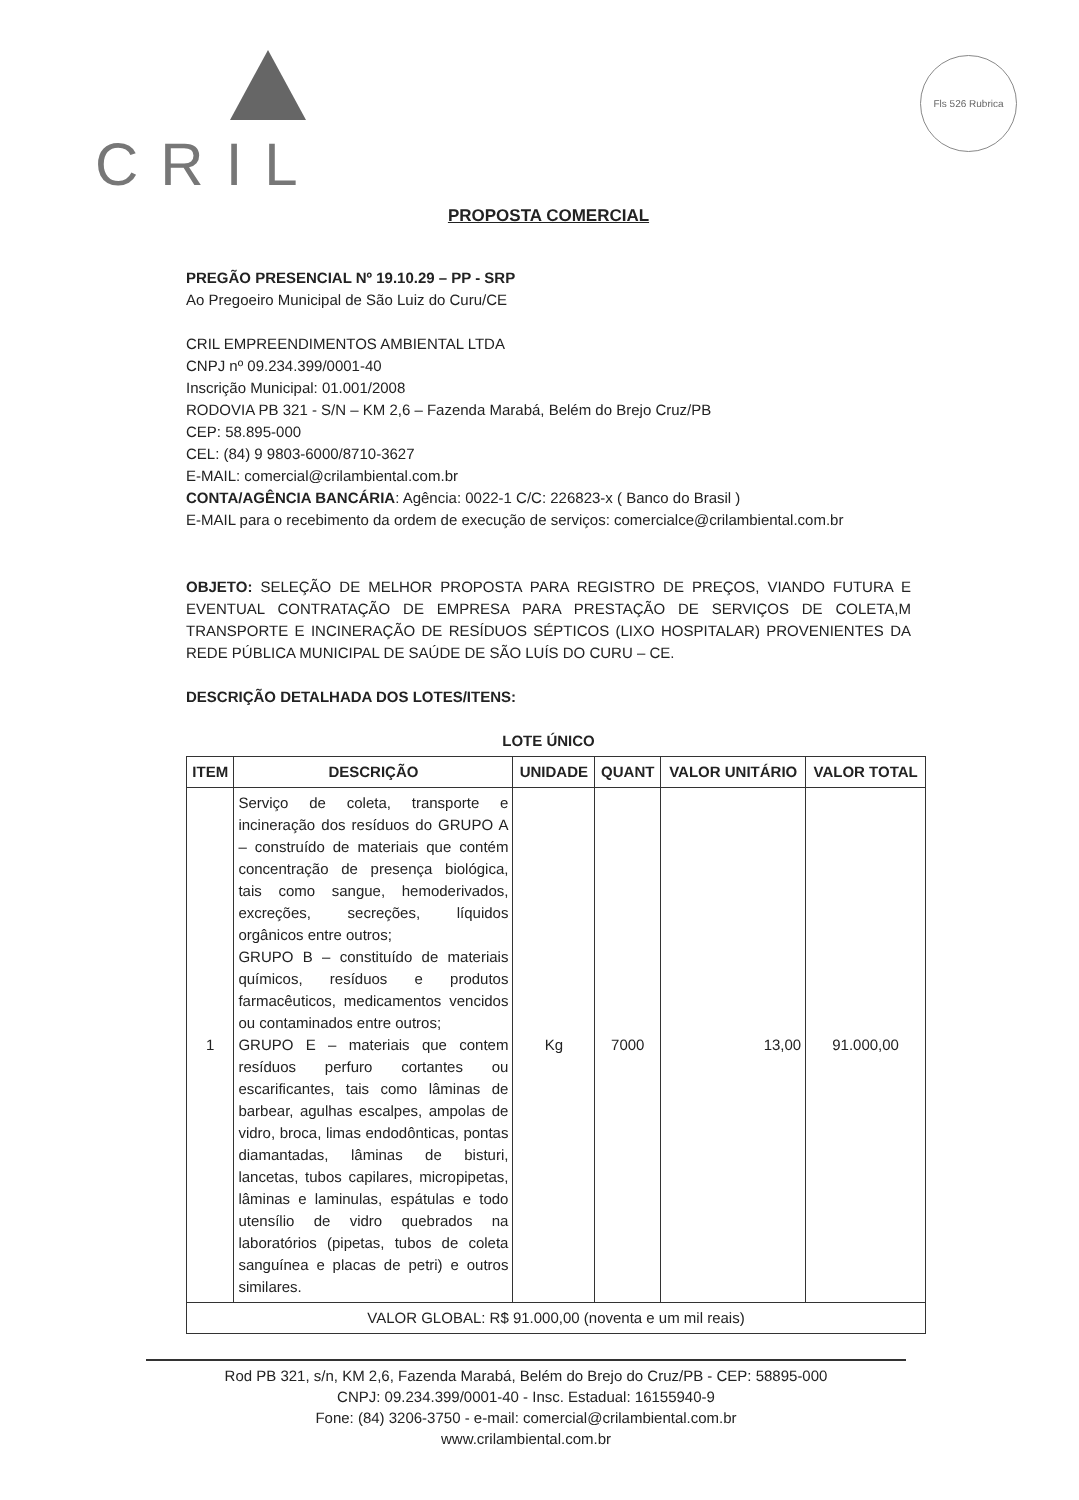CRIL Fls 526 Rubrica
PROPOSTA COMERCIAL
PREGÃO PRESENCIAL Nº 19.10.29 – PP - SRP
Ao Pregoeiro Municipal de São Luiz do Curu/CE
CRIL EMPREENDIMENTOS AMBIENTAL LTDA
CNPJ nº 09.234.399/0001-40
Inscrição Municipal: 01.001/2008
RODOVIA PB 321 - S/N – KM 2,6 – Fazenda Marabá, Belém do Brejo Cruz/PB
CEP: 58.895-000
CEL: (84) 9 9803-6000/8710-3627
E-MAIL: comercial@crilambiental.com.br
CONTA/AGÊNCIA BANCÁRIA: Agência: 0022-1 C/C: 226823-x ( Banco do Brasil )
E-MAIL para o recebimento da ordem de execução de serviços: comercialce@crilambiental.com.br
OBJETO: SELEÇÃO DE MELHOR PROPOSTA PARA REGISTRO DE PREÇOS, VIANDO FUTURA E EVENTUAL CONTRATAÇÃO DE EMPRESA PARA PRESTAÇÃO DE SERVIÇOS DE COLETA,M TRANSPORTE E INCINERAÇÃO DE RESÍDUOS SÉPTICOS (LIXO HOSPITALAR) PROVENIENTES DA REDE PÚBLICA MUNICIPAL DE SAÚDE DE SÃO LUÍS DO CURU – CE.
DESCRIÇÃO DETALHADA DOS LOTES/ITENS:
LOTE ÚNICO
| ITEM | DESCRIÇÃO | UNIDADE | QUANT | VALOR UNITÁRIO | VALOR TOTAL |
| --- | --- | --- | --- | --- | --- |
| 1 | Serviço de coleta, transporte e incineração dos resíduos do GRUPO A – construído de materiais que contém concentração de presença biológica, tais como sangue, hemoderivados, excreções, secreções, líquidos orgânicos entre outros; GRUPO B – constituído de materiais químicos, resíduos e produtos farmacêuticos, medicamentos vencidos ou contaminados entre outros; GRUPO E – materiais que contem resíduos perfuro cortantes ou escarificantes, tais como lâminas de barbear, agulhas escalpes, ampolas de vidro, broca, limas endodônticas, pontas diamantadas, lâminas de bisturi, lancetas, tubos capilares, micropipetas, lâminas e laminulas, espátulas e todo utensílio de vidro quebrados na laboratórios (pipetas, tubos de coleta sanguínea e placas de petri) e outros similares. | Kg | 7000 | 13,00 | 91.000,00 |
| VALOR GLOBAL: R$ 91.000,00 (noventa e um mil reais) | | | | | |
Rod PB 321, s/n, KM 2,6, Fazenda Marabá, Belém do Brejo do Cruz/PB - CEP: 58895-000
CNPJ: 09.234.399/0001-40 - Insc. Estadual: 16155940-9
Fone: (84) 3206-3750 - e-mail: comercial@crilambiental.com.br
www.crilambiental.com.br